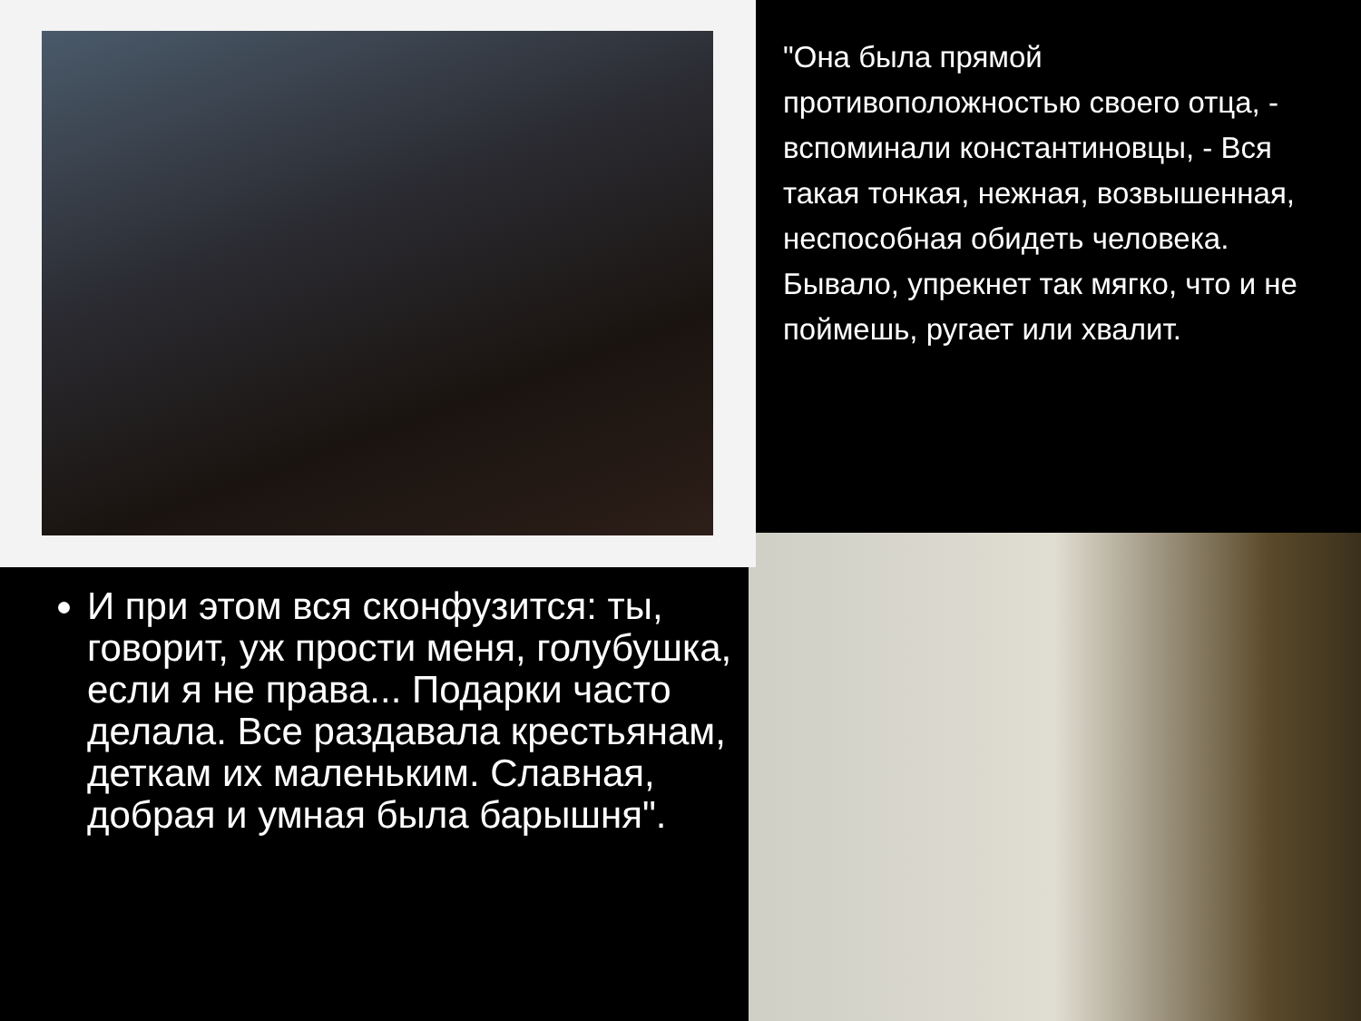"Она была прямой противоположностью своего отца, - вспоминали константиновцы, - Вся такая тонкая, нежная, возвышенная, неспособная обидеть человека. Бывало, упрекнет так мягко, что и не поймешь, ругает или хвалит.
И при этом вся сконфузится: ты, говорит, уж прости меня, голубушка, если я не права... Подарки часто делала. Все раздавала крестьянам, деткам их маленьким. Славная, добрая и умная была барышня".